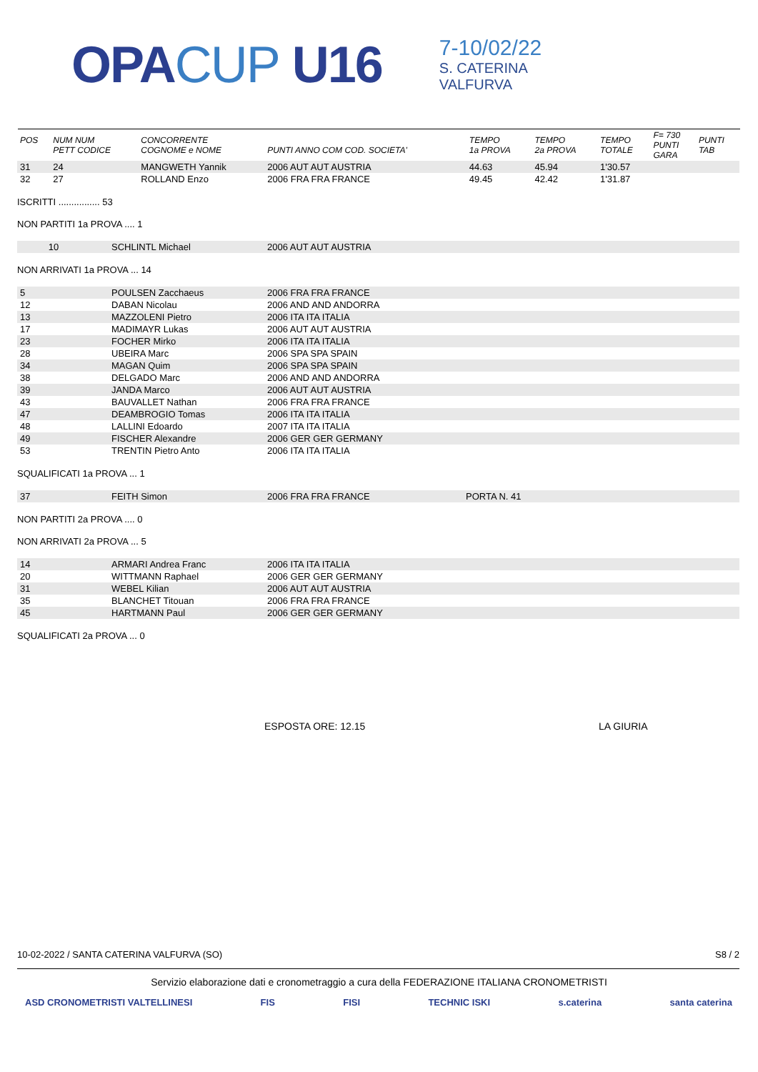OPACUP U16
7-10/02/22
S. CATERINA
VALFURVA
| POS | NUM NUM PETT CODICE | CONCORRENTE COGNOME e NOME | PUNTI ANNO COM COD. SOCIETA' | TEMPO 1a PROVA | TEMPO 2a PROVA | TEMPO TOTALE | F= 730 PUNTI GARA | PUNTI TAB |
| --- | --- | --- | --- | --- | --- | --- | --- | --- |
| 31 | 24 | MANGWETH Yannik | 2006 AUT AUT AUSTRIA | 44.63 | 45.94 | 1'30.57 | | |
| 32 | 27 | ROLLAND Enzo | 2006 FRA FRA FRANCE | 49.45 | 42.42 | 1'31.87 | | |
ISCRITTI ................ 53
NON PARTITI 1a PROVA .... 1
| 10 | SCHLINTL Michael | 2006 AUT AUT AUSTRIA |
NON ARRIVATI 1a PROVA ... 14
| 5 | POULSEN Zacchaeus | 2006 FRA FRA FRANCE |
| 12 | DABAN Nicolau | 2006 AND AND ANDORRA |
| 13 | MAZZOLENI Pietro | 2006 ITA ITA ITALIA |
| 17 | MADIMAYR Lukas | 2006 AUT AUT AUSTRIA |
| 23 | FOCHER Mirko | 2006 ITA ITA ITALIA |
| 28 | UBEIRA Marc | 2006 SPA SPA SPAIN |
| 34 | MAGAN Quim | 2006 SPA SPA SPAIN |
| 38 | DELGADO Marc | 2006 AND AND ANDORRA |
| 39 | JANDA Marco | 2006 AUT AUT AUSTRIA |
| 43 | BAUVALLET Nathan | 2006 FRA FRA FRANCE |
| 47 | DEAMBROGIO Tomas | 2006 ITA ITA ITALIA |
| 48 | LALLINI Edoardo | 2007 ITA ITA ITALIA |
| 49 | FISCHER Alexandre | 2006 GER GER GERMANY |
| 53 | TRENTIN Pietro Anto | 2006 ITA ITA ITALIA |
SQUALIFICATI 1a PROVA ... 1
| 37 | FEITH Simon | 2006 FRA FRA FRANCE | PORTA N. 41 |
NON PARTITI 2a PROVA .... 0
NON ARRIVATI 2a PROVA ... 5
| 14 | ARMARI Andrea Franc | 2006 ITA ITA ITALIA |
| 20 | WITTMANN Raphael | 2006 GER GER GERMANY |
| 31 | WEBEL Kilian | 2006 AUT AUT AUSTRIA |
| 35 | BLANCHET Titouan | 2006 FRA FRA FRANCE |
| 45 | HARTMANN Paul | 2006 GER GER GERMANY |
SQUALIFICATI 2a PROVA ... 0
ESPOSTA ORE: 12.15 LA GIURIA
10-02-2022 / SANTA CATERINA VALFURVA (SO) S8 / 2
Servizio elaborazione dati e cronometraggio a cura della FEDERAZIONE ITALIANA CRONOMETRISTI
ASD CRONOMETRISTI VALTELLINESI FIS FISI TECHNIC ISKI s.caterina santa caterina